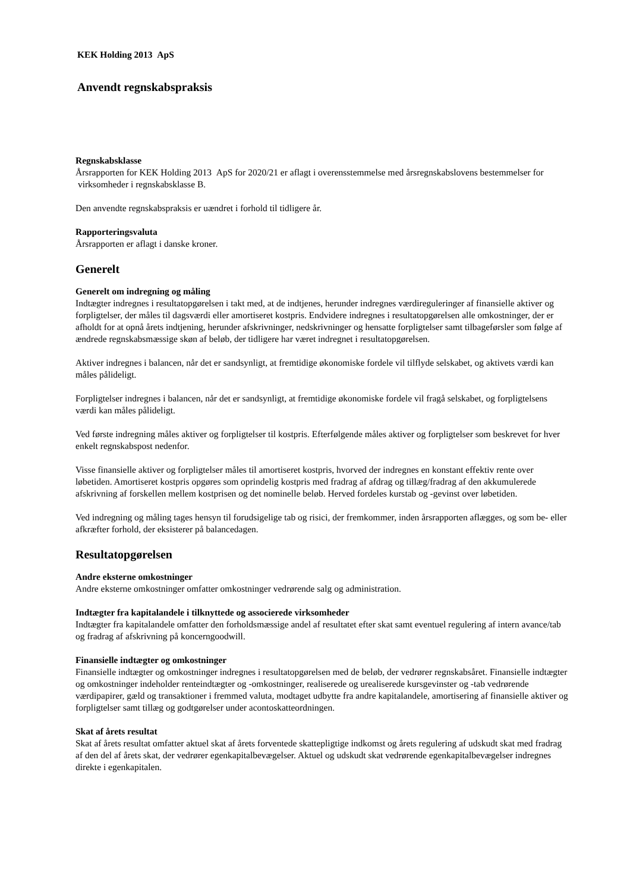KEK Holding 2013 ApS
Anvendt regnskabspraksis
Regnskabsklasse
Årsrapporten for KEK Holding 2013 ApS for 2020/21 er aflagt i overensstemmelse med årsregnskabslovens bestemmelser for virksomheder i regnskabsklasse B.
Den anvendte regnskabspraksis er uændret i forhold til tidligere år.
Rapporteringsvaluta
Årsrapporten er aflagt i danske kroner.
Generelt
Generelt om indregning og måling
Indtægter indregnes i resultatopgørelsen i takt med, at de indtjenes, herunder indregnes værdireguleringer af finansielle aktiver og forpligtelser, der måles til dagsværdi eller amortiseret kostpris. Endvidere indregnes i resultatopgørelsen alle omkostninger, der er afholdt for at opnå årets indtjening, herunder afskrivninger, nedskrivninger og hensatte forpligtelser samt tilbageførsler som følge af ændrede regnskabsmæssige skøn af beløb, der tidligere har været indregnet i resultatopgørelsen.
Aktiver indregnes i balancen, når det er sandsynligt, at fremtidige økonomiske fordele vil tilflyde selskabet, og aktivets værdi kan måles pålideligt.
Forpligtelser indregnes i balancen, når det er sandsynligt, at fremtidige økonomiske fordele vil fragå selskabet, og forpligtelsens værdi kan måles pålideligt.
Ved første indregning måles aktiver og forpligtelser til kostpris. Efterfølgende måles aktiver og forpligtelser som beskrevet for hver enkelt regnskabspost nedenfor.
Visse finansielle aktiver og forpligtelser måles til amortiseret kostpris, hvorved der indregnes en konstant effektiv rente over løbetiden. Amortiseret kostpris opgøres som oprindelig kostpris med fradrag af afdrag og tillæg/fradrag af den akkumulerede afskrivning af forskellen mellem kostprisen og det nominelle beløb. Herved fordeles kurstab og -gevinst over løbetiden.
Ved indregning og måling tages hensyn til forudsigelige tab og risici, der fremkommer, inden årsrapporten aflægges, og som be- eller afkræfter forhold, der eksisterer på balancedagen.
Resultatopgørelsen
Andre eksterne omkostninger
Andre eksterne omkostninger omfatter omkostninger vedrørende salg og administration.
Indtægter fra kapitalandele i tilknyttede og associerede virksomheder
Indtægter fra kapitalandele omfatter den forholdsmæssige andel af resultatet efter skat samt eventuel regulering af intern avance/tab og fradrag af afskrivning på koncerngoodwill.
Finansielle indtægter og omkostninger
Finansielle indtægter og omkostninger indregnes i resultatopgørelsen med de beløb, der vedrører regnskabsåret. Finansielle indtægter og omkostninger indeholder renteindtægter og -omkostninger, realiserede og urealiserede kursgevinster og -tab vedrørende værdipapirer, gæld og transaktioner i fremmed valuta, modtaget udbytte fra andre kapitalandele, amortisering af finansielle aktiver og forpligtelser samt tillæg og godtgørelser under acontoskatteordningen.
Skat af årets resultat
Skat af årets resultat omfatter aktuel skat af årets forventede skattepligtige indkomst og årets regulering af udskudt skat med fradrag af den del af årets skat, der vedrører egenkapitalbevægelser. Aktuel og udskudt skat vedrørende egenkapitalbevægelser indregnes direkte i egenkapitalen.